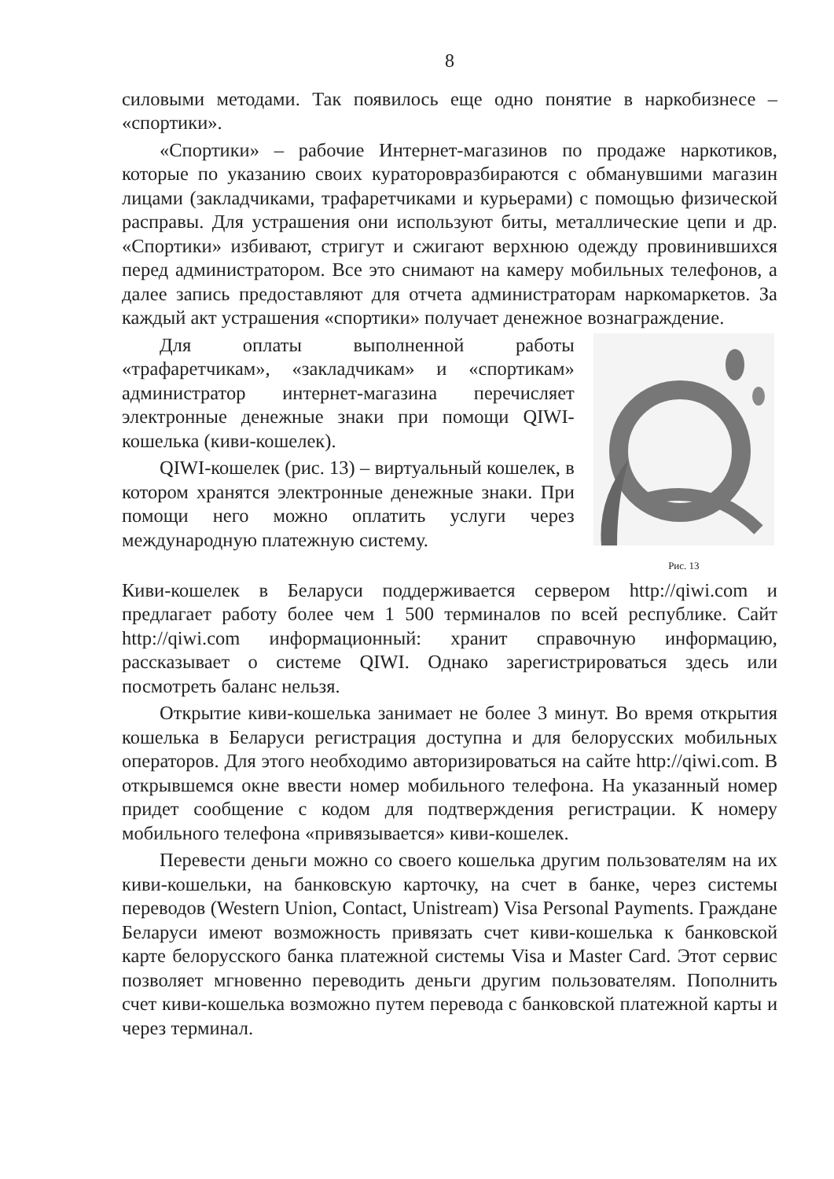8
силовыми методами. Так появилось еще одно понятие в наркобизнесе – «спортики».
«Спортики» – рабочие Интернет-магазинов по продаже наркотиков, которые по указанию своих кураторовразбираются с обманувшими магазин лицами (закладчиками, трафаретчиками и курьерами) с помощью физической расправы. Для устрашения они используют биты, металлические цепи и др. «Спортики» избивают, стригут и сжигают верхнюю одежду провинившихся перед администратором. Все это снимают на камеру мобильных телефонов, а далее запись предоставляют для отчета администраторам наркомаркетов. За каждый акт устрашения «спортики» получает денежное вознаграждение.
Для оплаты выполненной работы «трафаретчикам», «закладчикам» и «спортикам» администратор интернет-магазина перечисляет электронные денежные знаки при помощи QIWI-кошелька (киви-кошелек).
QIWI-кошелек (рис. 13) – виртуальный кошелек, в котором хранятся электронные денежные знаки. При помощи него можно оплатить услуги через международную платежную систему.
Рис. 13
Киви-кошелек в Беларуси поддерживается сервером http://qiwi.com и предлагает работу более чем 1 500 терминалов по всей республике. Сайт http://qiwi.com информационный: хранит справочную информацию, рассказывает о системе QIWI. Однако зарегистрироваться здесь или посмотреть баланс нельзя.
Открытие киви-кошелька занимает не более 3 минут. Во время открытия кошелька в Беларуси регистрация доступна и для белорусских мобильных операторов. Для этого необходимо авторизироваться на сайте http://qiwi.com. В открывшемся окне ввести номер мобильного телефона. На указанный номер придет сообщение с кодом для подтверждения регистрации. К номеру мобильного телефона «привязывается» киви-кошелек.
Перевести деньги можно со своего кошелька другим пользователям на их киви-кошельки, на банковскую карточку, на счет в банке, через системы переводов (Western Union, Contact, Unistream) Visa Personal Payments. Граждане Беларуси имеют возможность привязать счет киви-кошелька к банковской карте белорусского банка платежной системы Visa и Master Card. Этот сервис позволяет мгновенно переводить деньги другим пользователям. Пополнить счет киви-кошелька возможно путем перевода с банковской платежной карты и через терминал.